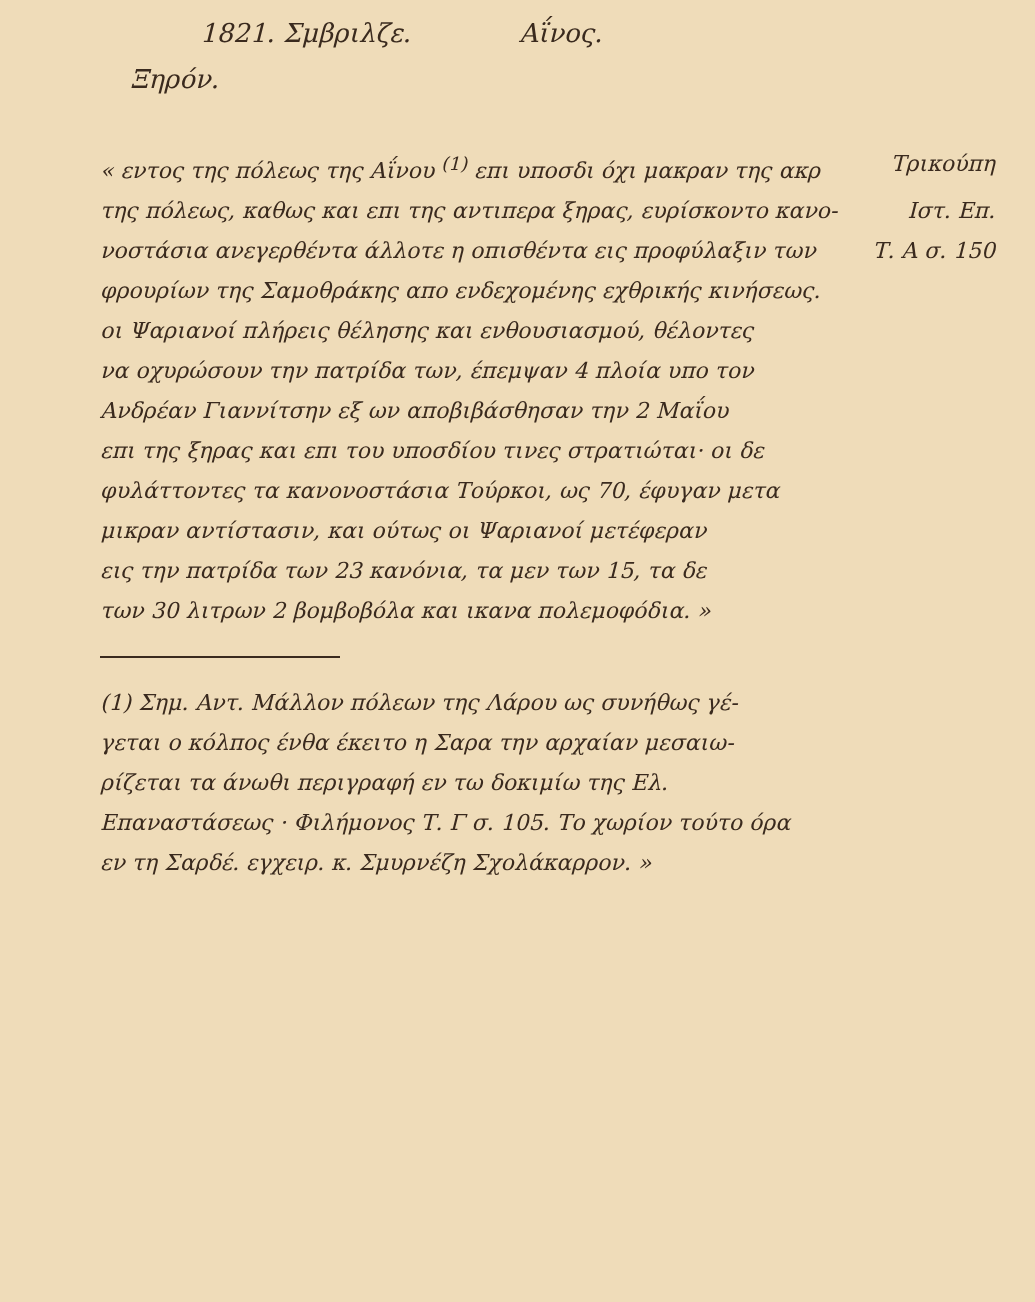1821. Σμβριλζε. Αΐνος.
Ξηρόν.
« εντος της πόλεως της Αΐνου <sup>(1)</sup> επι υποσδι όχι μακραν της ακρ Τρικούπη
της πόλεως, καθως και επι της αντιπερα ξηρας, ευρίσκοντο κανο- Ιστ. Επ.
νοστάσια ανεγερθέντα άλλοτε η οπισθέντα εις προφύλαξιν των Τ. Α σ. 150
φρουρίων της Σαμοθράκης απο ενδεχομένης εχθρικής κινήσεως.
οι Ψαριανοί πλήρεις θέλησης και ενθουσιασμού, θέλοντες
να οχυρώσουν την πατρίδα των, έπεμψαν 4 πλοία υπο τον
Ανδρέαν Γιαννίτσην εξ ων αποβιβάσθησαν την 2 Μαΐου
επι της ξηρας και επι του υποσδίου τινες στρατιώται· οι δε
φυλάττοντες τα κανονοστάσια Τούρκοι, ως 70, έφυγαν μετα
μικραν αντίστασιν, και ούτως οι Ψαριανοί μετέφεραν
εις την πατρίδα των 23 κανόνια, τα μεν των 15, τα δε
των 30 λιτρων 2 βομβοβόλα και ικανα πολεμοφόδια. »
(1) Σημ. Αντ. Μάλλον πόλεων της Λάρου ως συνήθως γέ-
γεται ο κόλπος ένθα έκειτο η Σαρα την αρχαίαν μεσαιω-
ρίζεται τα άνωθι περιγραφή εν τω δοκιμίω της Ελ.
Επαναστάσεως · Φιλήμονος Τ. Γ σ. 105. Το χωρίον τούτο όρα
εν τη Σαρδέ. εγχειρ. κ. Σμυρνέζη Σχολάκαρρον. »